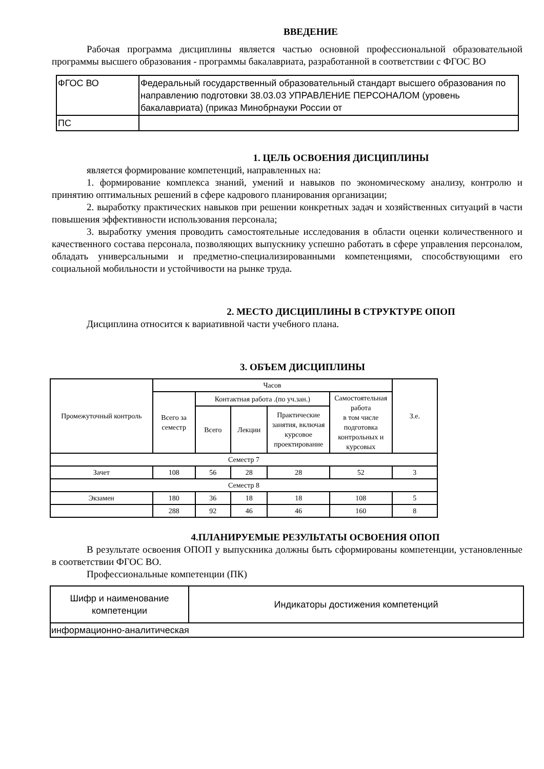ВВЕДЕНИЕ
Рабочая программа дисциплины является частью основной профессиональной образовательной программы высшего образования - программы бакалавриата, разработанной в соответствии с ФГОС ВО
| ФГОС ВО | Федеральный государственный образовательный стандарт высшего образования по направлению подготовки 38.03.03 УПРАВЛЕНИЕ ПЕРСОНАЛОМ (уровень бакалавриата) (приказ Минобрнауки России от |
| ПС | |
1. ЦЕЛЬ ОСВОЕНИЯ ДИСЦИПЛИНЫ
является формирование компетенций, направленных на:
1. формирование комплекса знаний, умений и навыков по экономическому анализу, контролю и принятию оптимальных решений в сфере кадрового планирования организации;
2. выработку практических навыков при решении конкретных задач и хозяйственных ситуаций в части повышения эффективности использования персонала;
3. выработку умения проводить самостоятельные исследования в области оценки количественного и качественного состава персонала, позволяющих выпускнику успешно работать в сфере управления персоналом, обладать универсальными и предметно-специализированными компетенциями, способствующими его социальной мобильности и устойчивости на рынке труда.
2. МЕСТО ДИСЦИПЛИНЫ В СТРУКТУРЕ ОПОП
Дисциплина относится к вариативной части учебного плана.
3. ОБЪЕМ ДИСЦИПЛИНЫ
| Промежуточный контроль | Часов | | | | | З.е. |
| | Всего за семестр | Контактная работа .(по уч.зан.) | | | Самостоятельная работа в том числе подготовка контрольных и курсовых | |
| | | Всего | Лекции | Практические занятия, включая курсовое проектирование | | |
| Семестр 7 | | | | | | |
| Зачет | 108 | 56 | 28 | 28 | 52 | 3 |
| Семестр 8 | | | | | | |
| Экзамен | 180 | 36 | 18 | 18 | 108 | 5 |
| | 288 | 92 | 46 | 46 | 160 | 8 |
4.ПЛАНИРУЕМЫЕ РЕЗУЛЬТАТЫ ОСВОЕНИЯ ОПОП
В результате освоения ОПОП у выпускника должны быть сформированы компетенции, установленные в соответствии ФГОС ВО.
Профессиональные компетенции (ПК)
| Шифр и наименование компетенции | Индикаторы достижения компетенций |
| информационно-аналитическая | |